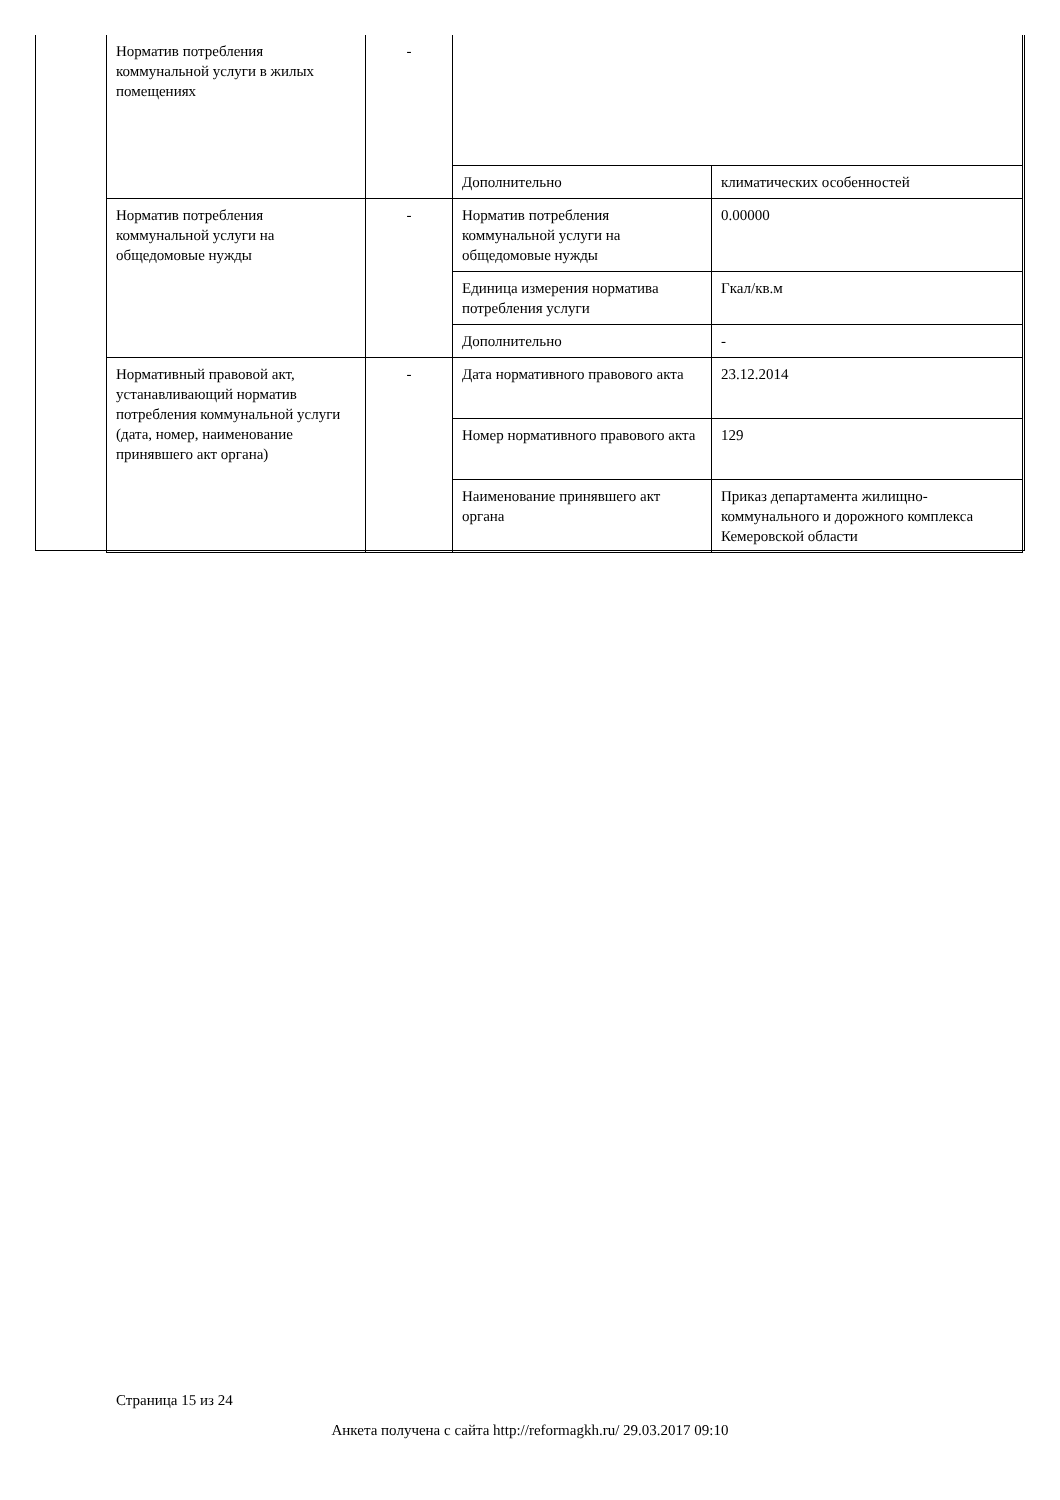| Норматив потребления коммунальной услуги в жилых помещениях | - | | |
| | | Дополнительно | климатических особенностей |
| Норматив потребления коммунальной услуги на общедомовые нужды | - | Норматив потребления коммунальной услуги на общедомовые нужды | 0.00000 |
| | | Единица измерения норматива потребления услуги | Гкал/кв.м |
| | | Дополнительно | - |
| Нормативный правовой акт, устанавливающий норматив потребления коммунальной услуги (дата, номер, наименование принявшего акт органа) | - | Дата нормативного правового акта | 23.12.2014 |
| | | Номер нормативного правового акта | 129 |
| | | Наименование принявшего акт органа | Приказ департамента жилищно-коммунального и дорожного комплекса Кемеровской области |
Страница 15 из 24
Анкета получена с сайта http://reformagkh.ru/ 29.03.2017 09:10